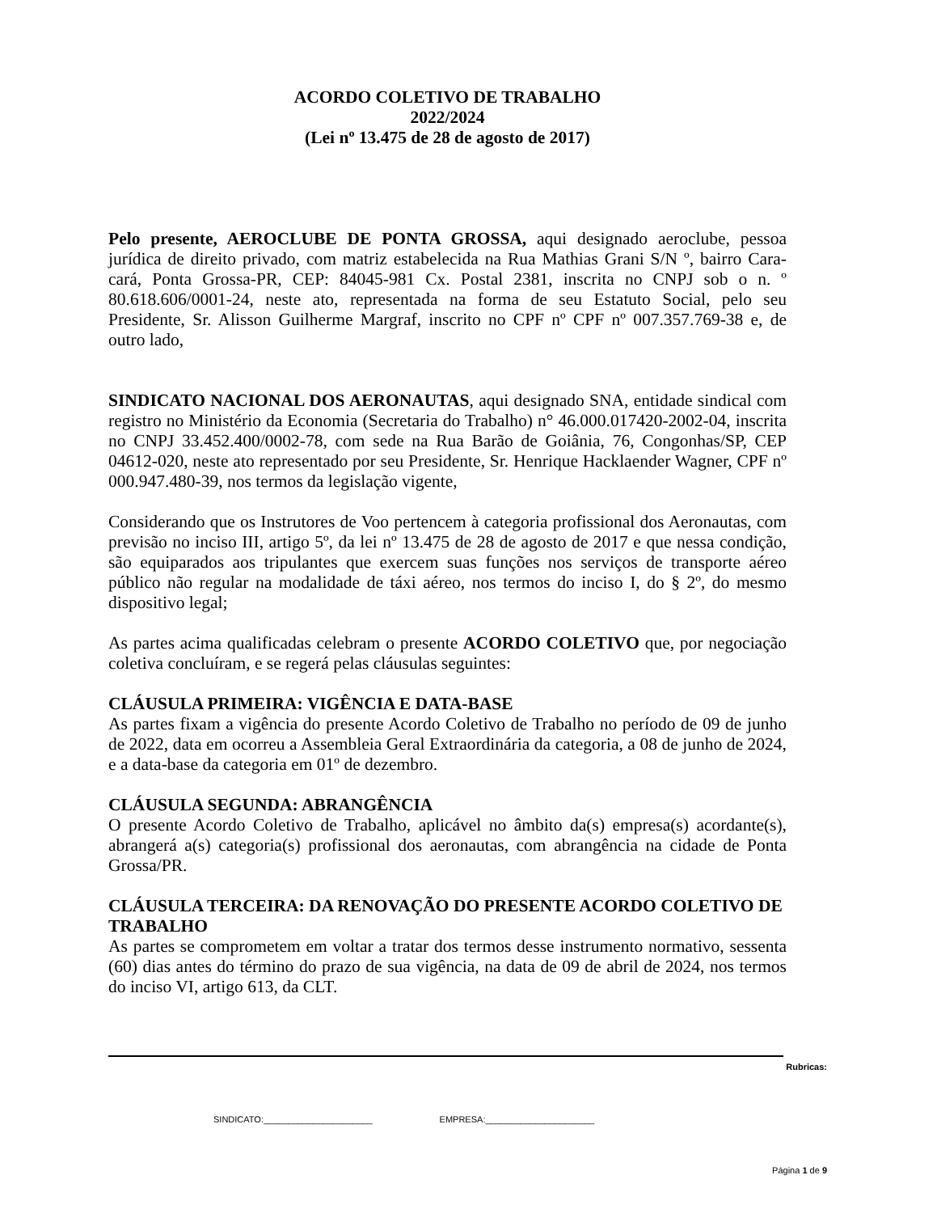ACORDO COLETIVO DE TRABALHO
2022/2024
(Lei nº 13.475 de 28 de agosto de 2017)
Pelo presente, AEROCLUBE DE PONTA GROSSA, aqui designado aeroclube, pessoa jurídica de direito privado, com matriz estabelecida na Rua Mathias Grani S/N º, bairro Cara-cará, Ponta Grossa-PR, CEP: 84045-981 Cx. Postal 2381, inscrita no CNPJ sob o n. º 80.618.606/0001-24, neste ato, representada na forma de seu Estatuto Social, pelo seu Presidente, Sr. Alisson Guilherme Margraf, inscrito no CPF nº CPF nº 007.357.769-38 e, de outro lado,
SINDICATO NACIONAL DOS AERONAUTAS, aqui designado SNA, entidade sindical com registro no Ministério da Economia (Secretaria do Trabalho) n° 46.000.017420-2002-04, inscrita no CNPJ 33.452.400/0002-78, com sede na Rua Barão de Goiânia, 76, Congonhas/SP, CEP 04612-020, neste ato representado por seu Presidente, Sr. Henrique Hacklaender Wagner, CPF nº 000.947.480-39, nos termos da legislação vigente,
Considerando que os Instrutores de Voo pertencem à categoria profissional dos Aeronautas, com previsão no inciso III, artigo 5º, da lei nº 13.475 de 28 de agosto de 2017 e que nessa condição, são equiparados aos tripulantes que exercem suas funções nos serviços de transporte aéreo público não regular na modalidade de táxi aéreo, nos termos do inciso I, do § 2º, do mesmo dispositivo legal;
As partes acima qualificadas celebram o presente ACORDO COLETIVO que, por negociação coletiva concluíram, e se regerá pelas cláusulas seguintes:
CLÁUSULA PRIMEIRA: VIGÊNCIA E DATA-BASE
As partes fixam a vigência do presente Acordo Coletivo de Trabalho no período de 09 de junho de 2022, data em ocorreu a Assembleia Geral Extraordinária da categoria, a 08 de junho de 2024, e a data-base da categoria em 01º de dezembro.
CLÁUSULA SEGUNDA: ABRANGÊNCIA
O presente Acordo Coletivo de Trabalho, aplicável no âmbito da(s) empresa(s) acordante(s), abrangerá a(s) categoria(s) profissional dos aeronautas, com abrangência na cidade de Ponta Grossa/PR.
CLÁUSULA TERCEIRA: DA RENOVAÇÃO DO PRESENTE ACORDO COLETIVO DE TRABALHO
As partes se comprometem em voltar a tratar dos termos desse instrumento normativo, sessenta (60) dias antes do término do prazo de sua vigência, na data de 09 de abril de 2024, nos termos do inciso VI, artigo 613, da CLT.
Rubricas:
SINDICATO:______________________ EMPRESA:______________________
Página 1 de 9